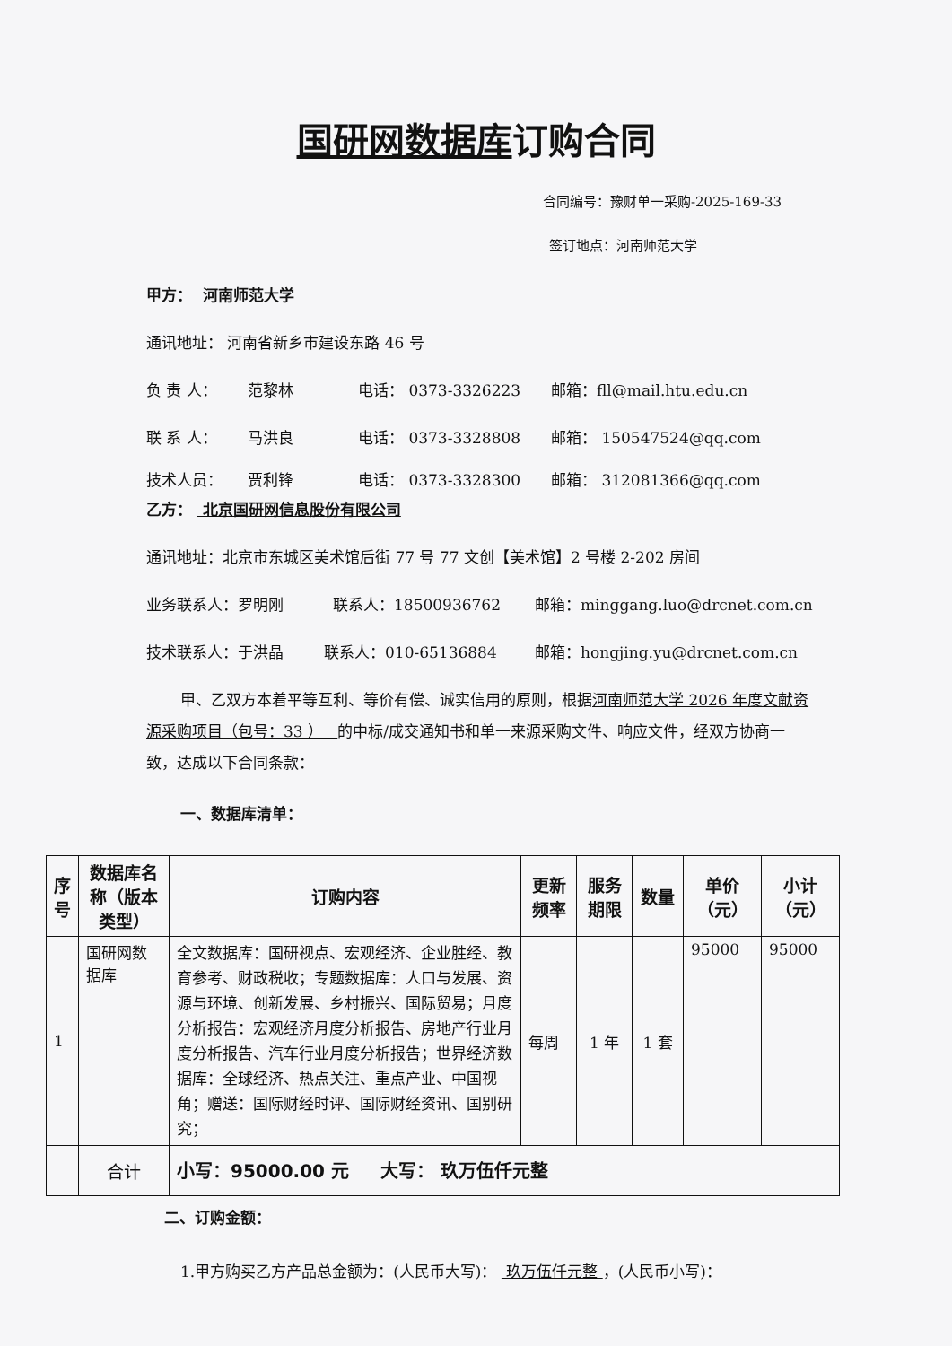国研网数据库订购合同
合同编号：豫财单一采购-2025-169-33
签订地点：河南师范大学
甲方： 河南师范大学
通讯地址： 河南省新乡市建设东路 46 号
负 责 人： 范黎林 电话： 0373-3326223 邮箱：fll@mail.htu.edu.cn
联 系 人： 马洪良 电话： 0373-3328808 邮箱： 150547524@qq.com
技术人员： 贾利锋 电话： 0373-3328300 邮箱： 312081366@qq.com
乙方： 北京国研网信息股份有限公司
通讯地址：北京市东城区美术馆后街 77 号 77 文创【美术馆】2 号楼 2-202 房间
业务联系人：罗明刚 联系人：18500936762 邮箱：minggang.luo@drcnet.com.cn
技术联系人：于洪晶 联系人：010-65136884 邮箱：hongjing.yu@drcnet.com.cn
甲、乙双方本着平等互利、等价有偿、诚实信用的原则，根据河南师范大学 2026 年度文献资源采购项目（包号：33 ） 的中标/成交通知书和单一来源采购文件、响应文件，经双方协商一致，达成以下合同条款：
一、数据库清单：
| 序号 | 数据库名称（版本类型） | 订购内容 | 更新频率 | 服务期限 | 数量 | 单价（元） | 小计（元） |
| --- | --- | --- | --- | --- | --- | --- | --- |
| 1 | 国研网数据库 | 全文数据库：国研视点、宏观经济、企业胜经、教育参考、财政税收；专题数据库：人口与发展、资源与环境、创新发展、乡村振兴、国际贸易；月度分析报告：宏观经济月度分析报告、房地产行业月度分析报告、汽车行业月度分析报告；世界经济数据库：全球经济、热点关注、重点产业、中国视角；赠送：国际财经时评、国际财经资讯、国别研究； | 每周 | 1 年 | 1 套 | 95000 | 95000 |
| | 合计 | 小写：95000.00 元 大写： 玖万伍仟元整 | | | | | |
二、订购金额：
1.甲方购买乙方产品总金额为：(人民币大写)： 玖万伍仟元整 ，(人民币小写)：